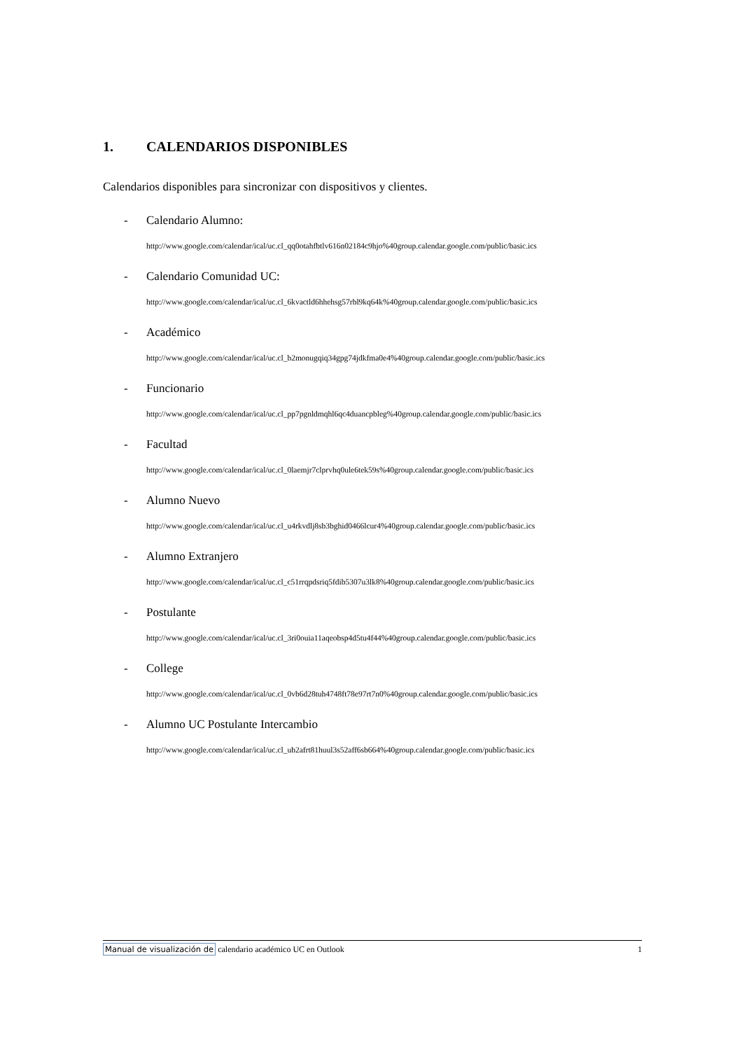1. CALENDARIOS DISPONIBLES
Calendarios disponibles para sincronizar con dispositivos y clientes.
- Calendario Alumno:
http://www.google.com/calendar/ical/uc.cl_qq0otahfbtlv616n02184c9hjo%40group.calendar.google.com/public/basic.ics
- Calendario Comunidad UC:
http://www.google.com/calendar/ical/uc.cl_6kvactld6hhehsg57rbl9kq64k%40group.calendar.google.com/public/basic.ics
- Académico
http://www.google.com/calendar/ical/uc.cl_b2monugqiq34gpg74jdkfma0e4%40group.calendar.google.com/public/basic.ics
- Funcionario
http://www.google.com/calendar/ical/uc.cl_pp7pgnldmqhl6qc4duancpbleg%40group.calendar.google.com/public/basic.ics
- Facultad
http://www.google.com/calendar/ical/uc.cl_0laemjr7clprvhq0ule6tek59s%40group.calendar.google.com/public/basic.ics
- Alumno Nuevo
http://www.google.com/calendar/ical/uc.cl_u4rkvdlj8sb3bghid0466lcur4%40group.calendar.google.com/public/basic.ics
- Alumno Extranjero
http://www.google.com/calendar/ical/uc.cl_c51rrqpdsriq5fdib5307u3lk8%40group.calendar.google.com/public/basic.ics
- Postulante
http://www.google.com/calendar/ical/uc.cl_3ri0ouia11aqeobsp4d5tu4f44%40group.calendar.google.com/public/basic.ics
- College
http://www.google.com/calendar/ical/uc.cl_0vb6d28tuh4748ft78e97rt7n0%40group.calendar.google.com/public/basic.ics
- Alumno UC Postulante Intercambio
http://www.google.com/calendar/ical/uc.cl_ub2afrt81huul3s52aff6sb664%40group.calendar.google.com/public/basic.ics
Manual de visualización de calendario académico UC en Outlook
1